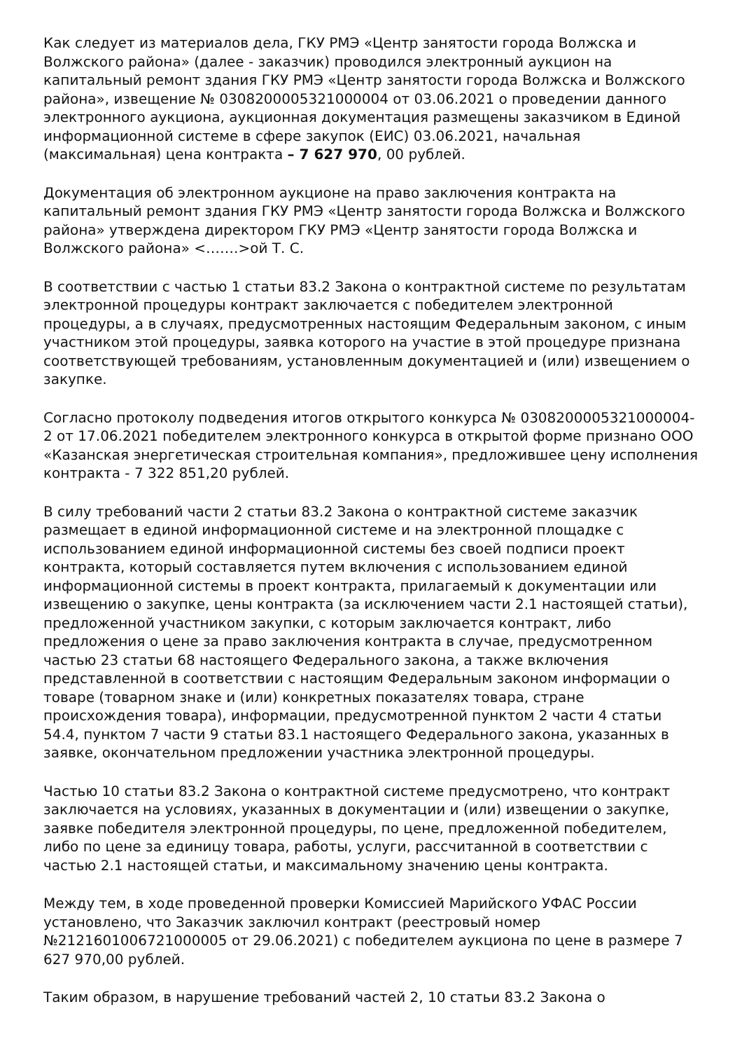Как следует из материалов дела, ГКУ РМЭ «Центр занятости города Волжска и Волжского района» (далее - заказчик) проводился электронный аукцион на капитальный ремонт здания ГКУ РМЭ «Центр занятости города Волжска и Волжского района», извещение № 0308200005321000004 от 03.06.2021 о проведении данного электронного аукциона, аукционная документация размещены заказчиком в Единой информационной системе в сфере закупок (ЕИС) 03.06.2021, начальная (максимальная) цена контракта – 7 627 970, 00 рублей.
Документация об электронном аукционе на право заключения контракта на капитальный ремонт здания ГКУ РМЭ «Центр занятости города Волжска и Волжского района» утверждена директором ГКУ РМЭ «Центр занятости города Волжска и Волжского района» <…….>ой Т. С.
В соответствии с частью 1 статьи 83.2 Закона о контрактной системе по результатам электронной процедуры контракт заключается с победителем электронной процедуры, а в случаях, предусмотренных настоящим Федеральным законом, с иным участником этой процедуры, заявка которого на участие в этой процедуре признана соответствующей требованиям, установленным документацией и (или) извещением о закупке.
Согласно протоколу подведения итогов открытого конкурса № 0308200005321000004-2 от 17.06.2021 победителем электронного конкурса в открытой форме признано ООО «Казанская энергетическая строительная компания», предложившее цену исполнения контракта - 7 322 851,20 рублей.
В силу требований части 2 статьи 83.2 Закона о контрактной системе заказчик размещает в единой информационной системе и на электронной площадке с использованием единой информационной системы без своей подписи проект контракта, который составляется путем включения с использованием единой информационной системы в проект контракта, прилагаемый к документации или извещению о закупке, цены контракта (за исключением части 2.1 настоящей статьи), предложенной участником закупки, с которым заключается контракт, либо предложения о цене за право заключения контракта в случае, предусмотренном частью 23 статьи 68 настоящего Федерального закона, а также включения представленной в соответствии с настоящим Федеральным законом информации о товаре (товарном знаке и (или) конкретных показателях товара, стране происхождения товара), информации, предусмотренной пунктом 2 части 4 статьи 54.4, пунктом 7 части 9 статьи 83.1 настоящего Федерального закона, указанных в заявке, окончательном предложении участника электронной процедуры.
Частью 10 статьи 83.2 Закона о контрактной системе предусмотрено, что контракт заключается на условиях, указанных в документации и (или) извещении о закупке, заявке победителя электронной процедуры, по цене, предложенной победителем, либо по цене за единицу товара, работы, услуги, рассчитанной в соответствии с частью 2.1 настоящей статьи, и максимальному значению цены контракта.
Между тем, в ходе проведенной проверки Комиссией Марийского УФАС России установлено, что Заказчик заключил контракт (реестровый номер №2121601006721000005 от 29.06.2021) с победителем аукциона по цене в размере 7 627 970,00 рублей.
Таким образом, в нарушение требований частей 2, 10 статьи 83.2 Закона о